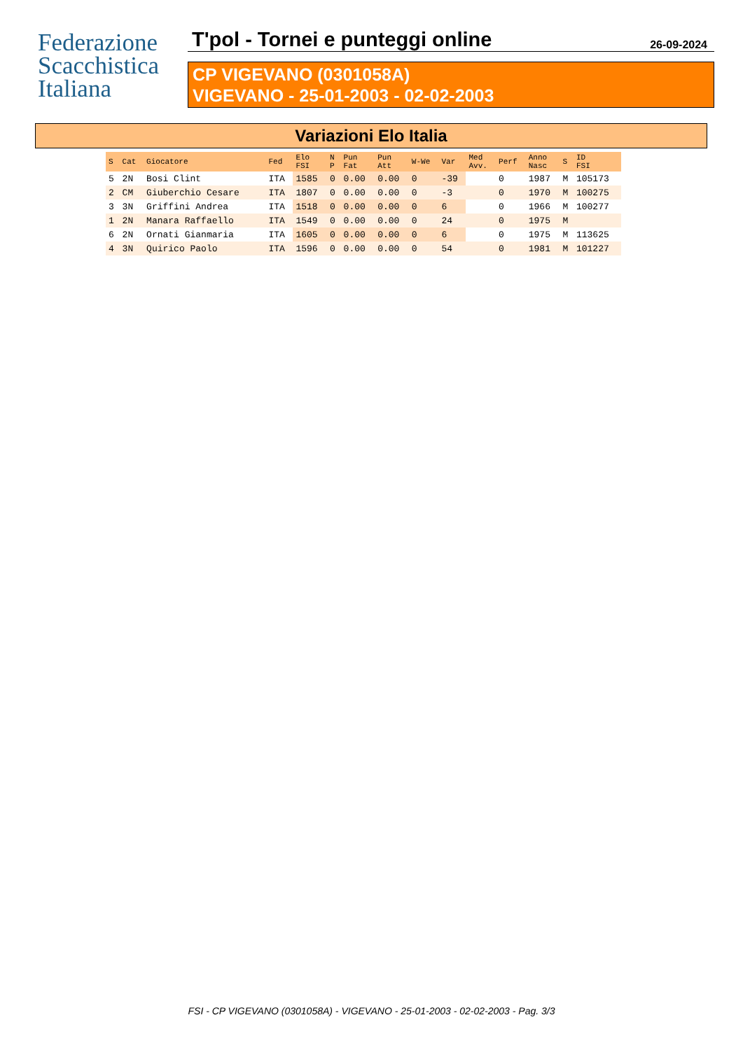Federazione
Scacchistica
Italiana
T'pol - Tornei e punteggi online 26-09-2024
CP VIGEVANO (0301058A)
VIGEVANO - 25-01-2003 - 02-02-2003
Variazioni Elo Italia
| S | Cat | Giocatore | Fed | Elo FSI | N P | Pun Fat | Pun Att | W-We | Var | Med Avv. | Perf | Anno Nasc | S | ID FSI |
| --- | --- | --- | --- | --- | --- | --- | --- | --- | --- | --- | --- | --- | --- | --- |
| 5 | 2N | Bosi Clint | ITA | 1585 | 0 | 0.00 | 0.00 | 0 | -39 | | 0 | 1987 | M | 105173 |
| 2 | CM | Giuberchio Cesare | ITA | 1807 | 0 | 0.00 | 0.00 | 0 | -3 | | 0 | 1970 | M | 100275 |
| 3 | 3N | Griffini Andrea | ITA | 1518 | 0 | 0.00 | 0.00 | 0 | 6 | | 0 | 1966 | M | 100277 |
| 1 | 2N | Manara Raffaello | ITA | 1549 | 0 | 0.00 | 0.00 | 0 | 24 | | 0 | 1975 | M | |
| 6 | 2N | Ornati Gianmaria | ITA | 1605 | 0 | 0.00 | 0.00 | 0 | 6 | | 0 | 1975 | M | 113625 |
| 4 | 3N | Quirico Paolo | ITA | 1596 | 0 | 0.00 | 0.00 | 0 | 54 | | 0 | 1981 | M | 101227 |
FSI - CP VIGEVANO (0301058A) - VIGEVANO - 25-01-2003 - 02-02-2003 - Pag. 3/3